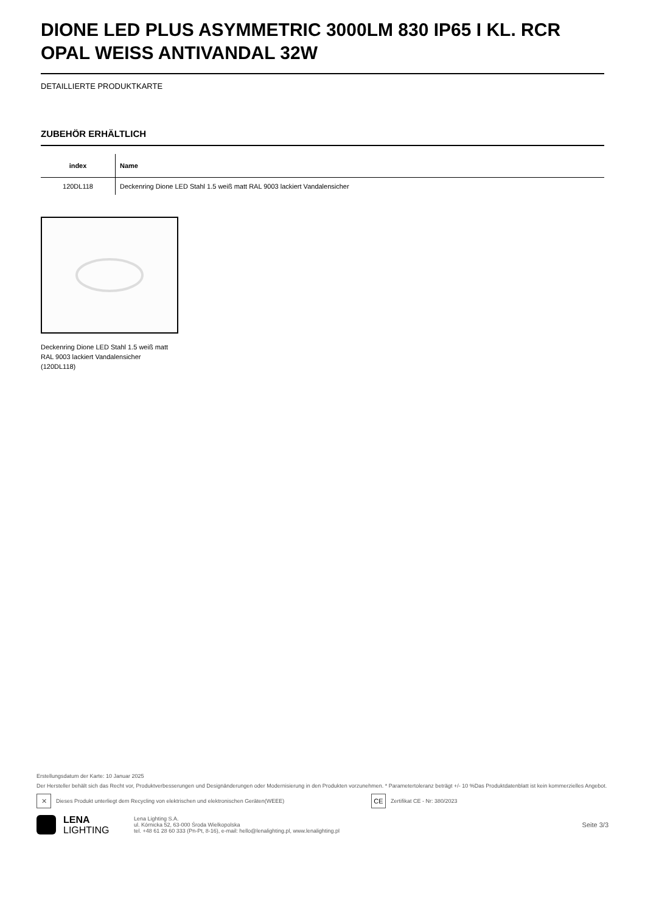DIONE LED PLUS ASYMMETRIC 3000LM 830 IP65 I KL. RCR OPAL WEISS ANTIVANDAL 32W
DETAILLIERTE PRODUKTKARTE
ZUBEHÖR ERHÄLTLICH
| index | Name |
| --- | --- |
| 120DL118 | Deckenring Dione LED Stahl 1.5 weiß matt RAL 9003 lackiert Vandalensicher |
Deckenring Dione LED Stahl 1.5 weiß matt RAL 9003 lackiert Vandalensicher (120DL118)
Erstellungsdatum der Karte: 10 Januar 2025
Der Hersteller behält sich das Recht vor, Produktverbesserungen und Designänderungen oder Modernisierung in den Produkten vorzunehmen. * Parametertoleranz beträgt +/- 10 %Das Produktdatenblatt ist kein kommerzielles Angebot.
✕
Dieses Produkt unterliegt dem Recycling von elektrischen und elektronischen Geräten(WEEE)
CE
Zertifikat CE - Nr: 380/2023
LENA
LIGHTING
Lena Lighting S.A.
ul. Kórnicka 52, 63-000 Środa Wielkopolska
tel. +48 61 28 60 333 (Pn-Pt, 8-16), e-mail: hello@lenalighting.pl, www.lenalighting.pl
Seite 3/3